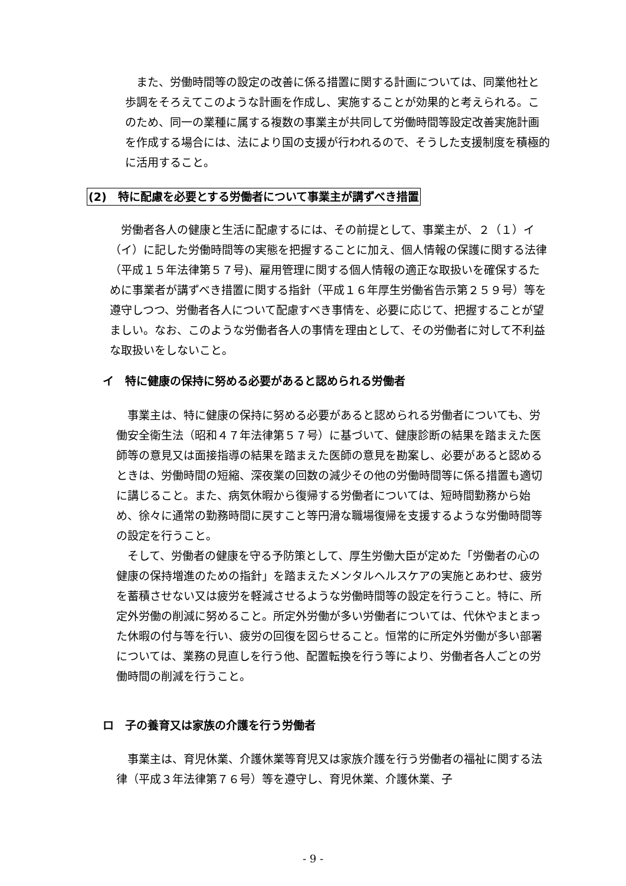また、労働時間等の設定の改善に係る措置に関する計画については、同業他社と歩調をそろえてこのような計画を作成し、実施することが効果的と考えられる。このため、同一の業種に属する複数の事業主が共同して労働時間等設定改善実施計画を作成する場合には、法により国の支援が行われるので、そうした支援制度を積極的に活用すること。
(2)　特に配慮を必要とする労働者について事業主が講ずべき措置
　労働者各人の健康と生活に配慮するには、その前提として、事業主が、２（１）イ（イ）に記した労働時間等の実態を把握することに加え、個人情報の保護に関する法律（平成１５年法律第５７号)、雇用管理に関する個人情報の適正な取扱いを確保するために事業者が講ずべき措置に関する指針（平成１６年厚生労働省告示第２５９号）等を遵守しつつ、労働者各人について配慮すべき事情を、必要に応じて、把握することが望ましい。なお、このような労働者各人の事情を理由として、その労働者に対して不利益な取扱いをしないこと。
イ　特に健康の保持に努める必要があると認められる労働者
　事業主は、特に健康の保持に努める必要があると認められる労働者についても、労働安全衛生法（昭和４７年法律第５７号）に基づいて、健康診断の結果を踏まえた医師等の意見又は面接指導の結果を踏まえた医師の意見を勘案し、必要があると認めるときは、労働時間の短縮、深夜業の回数の減少その他の労働時間等に係る措置も適切に講じること。また、病気休暇から復帰する労働者については、短時間勤務から始め、徐々に通常の勤務時間に戻すこと等円滑な職場復帰を支援するような労働時間等の設定を行うこと。
　そして、労働者の健康を守る予防策として、厚生労働大臣が定めた「労働者の心の健康の保持増進のための指針」を踏まえたメンタルヘルスケアの実施とあわせ、疲労を蓄積させない又は疲労を軽減させるような労働時間等の設定を行うこと。特に、所定外労働の削減に努めること。所定外労働が多い労働者については、代休やまとまった休暇の付与等を行い、疲労の回復を図らせること。恒常的に所定外労働が多い部署については、業務の見直しを行う他、配置転換を行う等により、労働者各人ごとの労働時間の削減を行うこと。
ロ　子の養育又は家族の介護を行う労働者
　事業主は、育児休業、介護休業等育児又は家族介護を行う労働者の福祉に関する法律（平成３年法律第７６号）等を遵守し、育児休業、介護休業、子
- 9 -